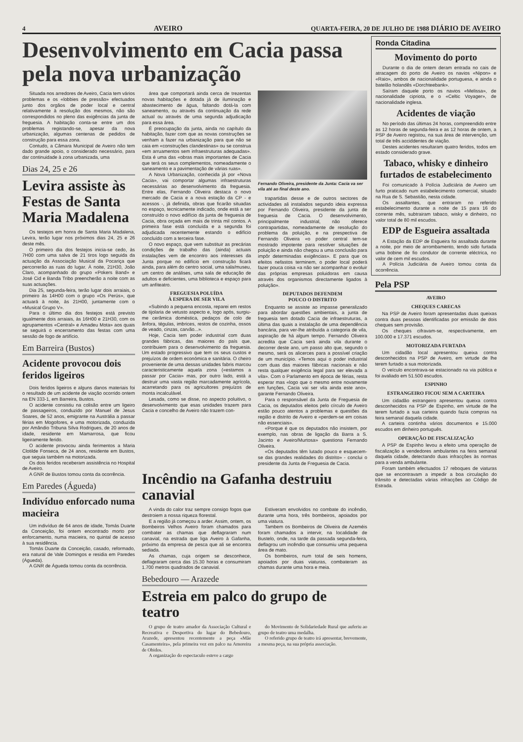4 AVEIRO QUARTA-FEIRA, 20 DE JULHO DE 1988 DIÁRIO DE AVEIRO
Desenvolvimento em Cacia passa pela nova urbanização
Situada nos arredores de Aveiro, Cacia tem vários problemas e os «lobbies de pressão» efectuados junto dos orgãos de poder local e central relativamente à resolução dos mesmos, não são correspondidos no pleno das exigências da junta de freguesia. A habitação conta-se entre um dos problemas registando-se, apesar da nova urbanização, algumas centenas de pedidos de construção para essa zona.
Contudo, a Câmara Municipal de Aveiro não tem dado grande apoio, o considerado necessário, para dar continuidade à zona urbanizada, uma
Dias 24, 25 e 26
Levira assiste às Festas de Santa Maria Madalena
Os testejos em honra de Santa Maria Madalena, Levira, terão lugar nos próximos dias 24, 25 e 26 deste mês.
O primeiro dia dos festejos inicia-se cedo, às 7H00 com uma salva de 21 tiros logo seguida da actuação da Associação Musical da Pocariça que percorrerão as ruas do lugar. À noite, 21H30, João Claro, acompanhado do grupo «Pokers Band» e José Cid e Banda Tribo preencherão a noite com as suas actuações.
Dia 25, segunda-feira, terão lugar dois arraiais, o primeiro às 14H00 com o grupo «Os Perús», que actuará à noite, às 21H00, juntamente com o «Musical Grupo V».
Para o último dia dos festejos está previsto igualmente dois arraiais, às 16H00 e 21H30, com os agrupamentos «Central» e Amadeu Mota» aos quais se seguirá o encerramento das festas com uma sessão de fogo de artifício.
Em Barreira (Bustos)
Acidente provocou dois feridos ligeiros
Dois feridos ligeiros e alguns danos materiais foi o resultado de um acidente de viação ocorrido ontem na EN 333-1, em Barreira, Bustos.
O acidente consistiu na colisão entre um ligeiro de passageiros, conduzido por Manuel de Jesus Soares, de 52 anos, emigrante na Austrália a passar férias em Mogofores, e uma motorizada, conduzida por Amândio Tribuna Silva Rodrigues, de 20 anos de idade, residente em Mamarrosa, que ficou ligeiramente ferido.
O acidente provocou ainda ferimentos a Maria Clotilde Fonseca, de 24 anos, residente em Bustos, que seguia também na motorizada.
Os dois feridos receberam assistência no Hospital de Aveiro.
A GNR de Bustos tomou conta da ocorrência.
Em Paredes (Águeda)
Indivíduo enforcado numa macieira
Um indivíduo de 64 anos de idade, Tomás Duarte da Conceição, foi ontem encontrado morto por enforcamento, numa macieira, no quintal de acesso à sua residência.
Tomás Duarte da Conceição, casado, reformado, era natural de Vale Domingos e residia em Paredes (Águeda).
A GNR de Águeda tomou conta da ocorrência.
área que comportará ainda cerca de trezentas novas habitações e dotada já de iluminação e abastecimento de água, faltando dotá-la com saneamento, ou através da continuação da rede actual ou através de uma segunda adjudicação para essa área.
É preocupação da junta, ainda no capítulo da habitação, fazer com que as novas construções se venham a fazer na urbanização para que não se caia em «construções clandestinas» ou se construa «em arruamentos sem infraestruturas adequadas». Esta é uma das «obras mais importantes de Cacia que terá os seus complementos, nomeadamente o saneamento e a pavimentação de várias ruas».
A Nova Urbanização, conhecida já por «Nova Cacia», vai comportar algumas infraestruturas necessárias ao desenvolvimento da freguesia. Entre elas, Fernando Oliveira destaca o novo mercado de Cacia e a nova estação da CP - e acessos -, já definida, obras que ficarão situadas no espaço, tecnicamente indicado, onde está a ser construído o novo edifício da junta de freguesia de Cacia, obra orçada em mais de trinta mil contos. A primeira fase está concluída e a segunda foi adjudicada recentemente estando o edifício concluído com a terceira fase.
O novo espaço, que vem substituir as precárias condições de trabalho das (ainda) actuais instalações vem de encontro aos interesses da Junta porque no edifício em construção ficará ainda, para além do centro social, uma sala/museu, um centro de análises, uma sala de educação de adultos e deficientes, uma biblioteca e espaço para um anfiteatro.
FREGUESIA POLUÍDA
À ESPERA DE SER VILA
«Subindo a pequena encosta, reparei em restos de tijolaria de vetusto aspecto e, logo após, surgiu-me cerâmica doméstica, pedaços de colo de ânfora, tégulas, imbrices, restos de cozinha, ossos de veado, cinzas, carvão...».
Hoje, Cacia tem poder industrial com duas grandes fábricas, das maiores do país que, contribuiem para o desenvolvimento da freguesia. Um estado progressivo que tem os seus custos e prejuízos de ordem económica e sanitária. O cheiro proveniente de uma dessas unidades fabris marcou caracteristicamente aquela zona («estamos a passar por Cacia» mas, por outro lado, está a destruir uma vasta região marcadamente agrícola, acarretando para os agricultores prejuízos de monta incalculável.
Lesada, como se disse, no aspecto poluitivo, o desenvolvimento que esas unidades trazem para Cacia e concelho de Aveiro não trazem con-
Fernando Oliveira, presidente da Junta: Cacia va ser vila até ao final deste ano.
trapartidas desse e de outros sectores de actividades ali instalados segundo ideia expressa por Fernando Oliveira, presidente da junta de freguesia de Cacia. O desenvolvimento, principalmente industrial, não oferece contrapartidas, nomeadamente de resolução do problema da poluição, e na prespectiva de Fernando Oliveira «o poder central tem-se mostrado impotente para resolver situações de poluição e ainda não chegou a uma conclusão para impôr determinadas exigências». E para que os efeitos nefastos terminem, o poder local poderá fazer pouca coisa «a não ser acompanhar o evoluir das próprias empresas poluidoras em causa através dos organismos directamente ligados à poluição».
DEPUTADOS DEFENDEM
POUCO O DISTRITO
Enquanto se assiste ao impasse generalizado para abordar questões ambientais, a junta de freguesia tem dotado Cacia de infraestruturas, a última das quais a instalação de uma dependência bancária, para ver-lhe atribuída a categoria de vila, aspiração de há algum tempo. Fernando Oliveira acredita que Cacia será ainda vila durante o decorrer deste ano, um passo alto que, segundo o mesmo, será os alicerces para a possível criação de um município. «Temos aqui o poder industrial com duas das maiores fábricas nacionais e não resta qualquer exigência legal para ser elevada a vila». Com o Parlamento em época de férias, resta esperar mas «logo que o mesmo entre novamente em funções, Cacia vai ser vila ainda este ano», garante Fernando Oliveira.
Para o responsável da Junta de Freguesia de Cacia, os deputados eleitos pelo círculo de Aveiro estão pouco atentos a problemas e questões da região e distrito de Aveiro e «perdem-se em coisas não essenciais».
«Porque é que os deputados não insistem, por exemplo, nas obras de ligação da Barra a S. Jacinto e Aveiro/Murtosa» questiona Fernando Oliveira.
«Os deputados têm lutado pouco e esquecem-se das grandes realidades do distrito» - conclui o presidente da Junta de Freguesia de Cacia.
Incêndio na Gafanha destruiu canavial
A vinda do calor traz sempre consigo fogos que destroiem a nossa riqueza florestal.
E a região já começou a arder. Assim, ontem, os Bombeiros Velhos Aveiro foram chamados para combater as chamas que deflagraram num canavial, na estrada que liga Aveiro à Gafanha, próximo da empresa de pesca que ali se encontra sediada.
As chamas, cuja origem se desconhece, deflagraram cerca das 15.30 horas e consumiram 1.700 metros quadrados de canavial.
Estiveram envolvidos no combate do incêndio, durante uma hora, três bombeiros, apoiados por uma viatura.
Tambem os Bombeiros de Oliveira de Azeméis foram chamados a intervir, na localidade de Bustelo, onde, na tarde da passada segunda-feira, deflagrou um incêndio que consumiu uma pequena área de mato.
Os bombeiros, num total de seis homens, apoiados por duas viaturas, combateram as chamas durante uma hora e meia.
Bebedouro — Arazede
Estreia em palco do grupo de teatro
O grupo de teatro amador da Associação Cultural e Recreativa e Desportiva do lugar do Bebedouro, Arazede, apresentou recentemente a peça «Mãe Casamenteira», pela primeira vez em palco na Amoreira de Obidos.
A organização do espectaculo esteve a cargo
do Movimento de Solidariedade Rural que auferiu ao grupo de teatro uma medalha.
O referido grupo de teatro irá apresentar, brevemente, a mesma peça, na sua própria associação.
Ronda Citadina
Movimento do porto
Durante o dia de ontem deram entrada no cais de atracagem do porto de Aveiro os navios «Nipon» e «Raio», ambos de nacionalidade portuguesa, e ainda o batelão holandês «Dorchteebank».
Saíram daquele porto os navios «Melissa», de nacionalidade cipriota, e o «Celtic Voyager», de nacionalidade inglesa.
Acidentes de viação
No período das últimas 24 horas, compreendido entre as 12 horas de segunda-feira e as 12 horas de ontem, a PSP de Aveiro registou, na sua área de intervenção, um total de três acciddentes de viação.
Destes acidentes resultaram quatro feridos, todos em estado considerado grave.
Tabaco, whisky e dinheiro furtados de estabelecimento
Foi comunicado à Polícia Judiciária de Aveiro um furto praticado num estabelecimento comercial, situado na Rua de S. Sebastião, nesta cidade.
Os assaltantes, que entraram no referido estabelecimento durante a noite de 15 para 16 do corrente mês, subtrairam tabaco, wisky e dinheiro, no valor total de 80 mil escudos.
EDP de Esgueira assaltada
A Estação da EDP de Esgueira foi assaltada durante a noite, por meio de arrombamento, tendo sido furtada uma bobine de fio condutor de corrente eléctrica, no valor de cem mil escudos.
A Polícia Judiciária de Aveiro tomou conta da ocorrência.
Pela PSP
AVEIRO
CHEQUES CARECAS
Na PSP de Aveiro foram apresentadas duas queixas contra duas pessoas identificadas por emissão de dois cheques sem provisão.
Os cheques cifravam-se, respectivamente, em 100.000 e 17.371 escudos.
MOTORIZADA FURTADA
Um cidadão local apresentou queixa contra desconhecidos na PSP de Aveiro, em virtude de lhe terem furtado a sua motorizada.
O veículo encontrava-se estacionado na via pública e foi avaliado em 51.500 escudos.
ESPINHO
ESTRANGEIRO FICOU SEM A CARTEIRA
Um cidadão estrangeiro apresentou queixa contra desconhecidos na PSP de Espinho, em virtude de lhe terem furtado a sua carteira quando fazia compras na feira semanal daquela cidade.
A carteira continha vários documentos e 15.000 escudos em dinheiro português.
OPERAÇÃO DE FISCALIZAÇÃO
A PSP de Espinho levou a efeito uma operação de fiscalização a vendedores ambulantes na feira semanal daquela cidade, detectando duas infracções às normas para a venda ambulante.
Foram também efectuados 17 reboques de viaturas que se encontravam a impedir a boa circulação do trânsito e detectadas várias infracções ao Código de Estrada.